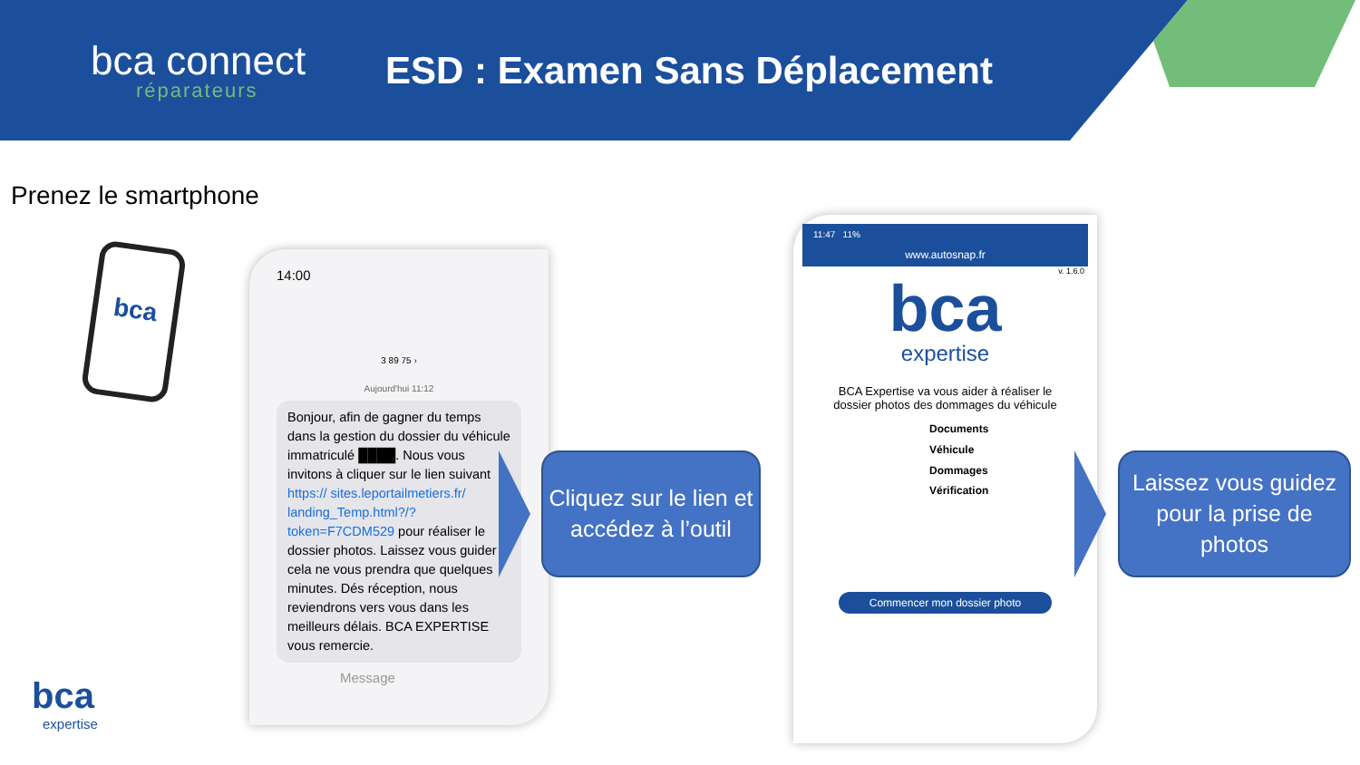bca connect
réparateurs
ESD : Examen Sans Déplacement
Prenez le smartphone
bca
bca
expertise
14:00
3 89 75 ›
Aujourd'hui 11:12
Bonjour, afin de gagner du temps dans la gestion du dossier du véhicule immatriculé ████. Nous vous invitons à cliquer sur le lien suivant https:// sites.leportailmetiers.fr/ landing_Temp.html?/? token=F7CDM529 pour réaliser le dossier photos. Laissez vous guider cela ne vous prendra que quelques minutes. Dés réception, nous reviendrons vers vous dans les meilleurs délais. BCA EXPERTISE vous remercie.
Message
Cliquez sur le lien et accédez à l’outil
11:47 11%
www.autosnap.fr
v. 1.6.0
bca
expertise
BCA Expertise va vous aider à réaliser le dossier photos des dommages du véhicule
Documents
Véhicule
Dommages
Vérification
Commencer mon dossier photo
Laissez vous guidez pour la prise de photos